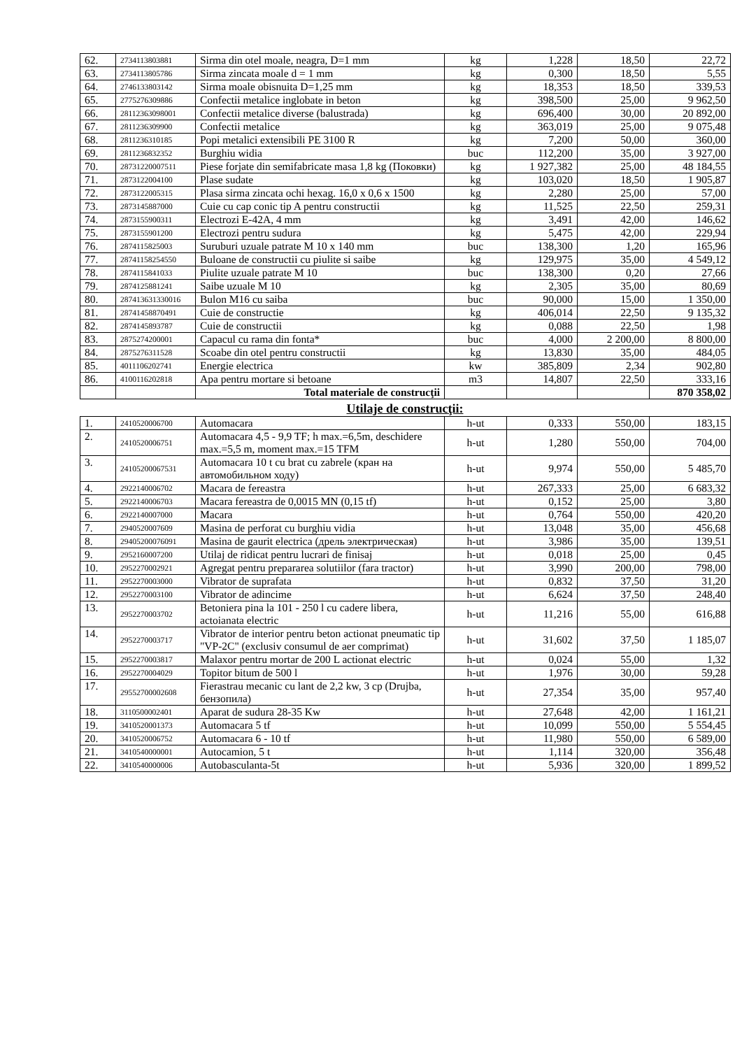| 62. | 2734113803881 | Sirma din otel moale, neagra, D=1 mm | kg | 1,228 | 18,50 | 22,72 |
| 63. | 2734113805786 | Sirma zincata moale d = 1 mm | kg | 0,300 | 18,50 | 5,55 |
| 64. | 2746133803142 | Sirma moale obisnuita D=1,25 mm | kg | 18,353 | 18,50 | 339,53 |
| 65. | 2775276309886 | Confectii metalice inglobate in beton | kg | 398,500 | 25,00 | 9 962,50 |
| 66. | 28112363098001 | Confectii metalice diverse (balustrada) | kg | 696,400 | 30,00 | 20 892,00 |
| 67. | 2811236309900 | Confectii metalice | kg | 363,019 | 25,00 | 9 075,48 |
| 68. | 2811236310185 | Popi metalici extensibili PE 3100 R | kg | 7,200 | 50,00 | 360,00 |
| 69. | 2811236832352 | Burghiu widia | buc | 112,200 | 35,00 | 3 927,00 |
| 70. | 28731220007511 | Piese forjate din semifabricate masa 1,8 kg (Поковки) | kg | 1 927,382 | 25,00 | 48 184,55 |
| 71. | 2873122004100 | Plase sudate | kg | 103,020 | 18,50 | 1 905,87 |
| 72. | 2873122005315 | Plasa sirma zincata ochi hexag. 16,0 x 0,6 x 1500 | kg | 2,280 | 25,00 | 57,00 |
| 73. | 2873145887000 | Cuie cu cap conic tip A pentru constructii | kg | 11,525 | 22,50 | 259,31 |
| 74. | 2873155900311 | Electrozi E-42A, 4 mm | kg | 3,491 | 42,00 | 146,62 |
| 75. | 2873155901200 | Electrozi pentru sudura | kg | 5,475 | 42,00 | 229,94 |
| 76. | 2874115825003 | Suruburi uzuale patrate M 10 x 140 mm | buc | 138,300 | 1,20 | 165,96 |
| 77. | 28741158254550 | Buloane de constructii cu piulite si saibe | kg | 129,975 | 35,00 | 4 549,12 |
| 78. | 2874115841033 | Piulite uzuale patrate M 10 | buc | 138,300 | 0,20 | 27,66 |
| 79. | 2874125881241 | Saibe uzuale M 10 | kg | 2,305 | 35,00 | 80,69 |
| 80. | 287413631330016 | Bulon M16 cu saiba | buc | 90,000 | 15,00 | 1 350,00 |
| 81. | 28741458870491 | Cuie de constructie | kg | 406,014 | 22,50 | 9 135,32 |
| 82. | 2874145893787 | Cuie de constructii | kg | 0,088 | 22,50 | 1,98 |
| 83. | 2875274200001 | Capacul cu rama din fonta* | buc | 4,000 | 2 200,00 | 8 800,00 |
| 84. | 2875276311528 | Scoabe din otel pentru constructii | kg | 13,830 | 35,00 | 484,05 |
| 85. | 4011106202741 | Energie electrica | kw | 385,809 | 2,34 | 902,80 |
| 86. | 4100116202818 | Apa pentru mortare si betoane | m3 | 14,807 | 22,50 | 333,16 |
| | | Total materiale de construcţii | | | | 870 358,02 |
Utilaje de construcţii:
| 1. | 2410520006700 | Automacara | h-ut | 0,333 | 550,00 | 183,15 |
| 2. | 2410520006751 | Automacara 4,5 - 9,9 TF; h max.=6,5m, deschidere max.=5,5 m, moment max.=15 TFM | h-ut | 1,280 | 550,00 | 704,00 |
| 3. | 24105200067531 | Automacara 10 t cu brat cu zabrele (кран на автомобильном ходу) | h-ut | 9,974 | 550,00 | 5 485,70 |
| 4. | 2922140006702 | Macara de fereastra | h-ut | 267,333 | 25,00 | 6 683,32 |
| 5. | 2922140006703 | Macara fereastra de 0,0015 MN (0,15 tf) | h-ut | 0,152 | 25,00 | 3,80 |
| 6. | 2922140007000 | Macara | h-ut | 0,764 | 550,00 | 420,20 |
| 7. | 2940520007609 | Masina de perforat cu burghiu vidia | h-ut | 13,048 | 35,00 | 456,68 |
| 8. | 29405200076091 | Masina de gaurit electrica (дрель электрическая) | h-ut | 3,986 | 35,00 | 139,51 |
| 9. | 2952160007200 | Utilaj de ridicat pentru lucrari de finisaj | h-ut | 0,018 | 25,00 | 0,45 |
| 10. | 2952270002921 | Agregat pentru prepararea solutiilor (fara tractor) | h-ut | 3,990 | 200,00 | 798,00 |
| 11. | 2952270003000 | Vibrator de suprafata | h-ut | 0,832 | 37,50 | 31,20 |
| 12. | 2952270003100 | Vibrator de adincime | h-ut | 6,624 | 37,50 | 248,40 |
| 13. | 2952270003702 | Betoniera pina la 101 - 250 l cu cadere libera, actoianata electric | h-ut | 11,216 | 55,00 | 616,88 |
| 14. | 2952270003717 | Vibrator de interior pentru beton actionat pneumatic tip "VP-2C" (exclusiv consumul de aer comprimat) | h-ut | 31,602 | 37,50 | 1 185,07 |
| 15. | 2952270003817 | Malaxor pentru mortar de 200 L actionat electric | h-ut | 0,024 | 55,00 | 1,32 |
| 16. | 2952270004029 | Topitor bitum de 500 l | h-ut | 1,976 | 30,00 | 59,28 |
| 17. | 29552700002608 | Fierastrau mecanic cu lant de 2,2 kw, 3 cp (Drujba, бензопила) | h-ut | 27,354 | 35,00 | 957,40 |
| 18. | 3110500002401 | Aparat de sudura 28-35 Kw | h-ut | 27,648 | 42,00 | 1 161,21 |
| 19. | 3410520001373 | Automacara 5 tf | h-ut | 10,099 | 550,00 | 5 554,45 |
| 20. | 3410520006752 | Automacara 6 - 10 tf | h-ut | 11,980 | 550,00 | 6 589,00 |
| 21. | 3410540000001 | Autocamion, 5 t | h-ut | 1,114 | 320,00 | 356,48 |
| 22. | 3410540000006 | Autobasculanta-5t | h-ut | 5,936 | 320,00 | 1 899,52 |